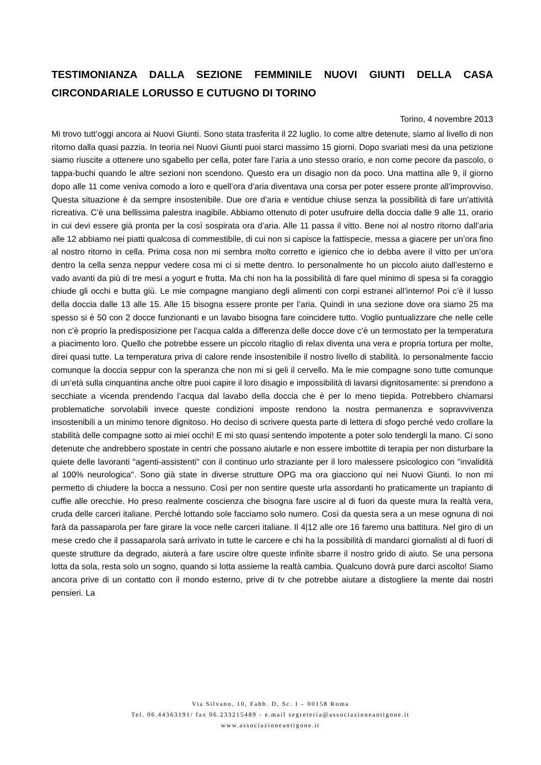TESTIMONIANZA DALLA SEZIONE FEMMINILE NUOVI GIUNTI DELLA CASA CIRCONDARIALE LORUSSO E CUTUGNO DI TORINO
Torino, 4 novembre 2013
Mi trovo tutt’oggi ancora ai Nuovi Giunti. Sono stata trasferita il 22 luglio. Io come altre detenute, siamo al livello di non ritorno dalla quasi pazzia. In teoria nei Nuovi Giunti puoi starci massimo 15 giorni. Dopo svariati mesi da una petizione siamo riuscite a ottenere uno sgabello per cella, poter fare l’aria a uno stesso orario, e non come pecore da pascolo, o tappa-buchi quando le altre sezioni non scendono. Questo era un disagio non da poco. Una mattina alle 9, il giorno dopo alle 11 come veniva comodo a loro e quell’ora d’aria diventava una corsa per poter essere pronte all’improvviso. Questa situazione è da sempre insostenibile. Due ore d’aria e ventidue chiuse senza la possibilità di fare un’attività ricreativa. C’è una bellissima palestra inagibile. Abbiamo ottenuto di poter usufruire della doccia dalle 9 alle 11, orario in cui devi essere già pronta per la così sospirata ora d’aria. Alle 11 passa il vitto. Bene noi al nostro ritorno dall’aria alle 12 abbiamo nei piatti qualcosa di commestibile, di cui non si capisce la fattispecie, messa a giacere per un’ora fino al nostro ritorno in cella. Prima cosa non mi sembra molto corretto e igienico che io debba avere il vitto per un’ora dentro la cella senza neppur vedere cosa mi ci si mette dentro. Io personalmente ho un piccolo aiuto dall’esterno e vado avanti da più di tre mesi a yogurt e frutta. Ma chi non ha la possibilità di fare quel minimo di spesa si fa coraggio chiude gli occhi e butta giù. Le mie compagne mangiano degli alimenti con corpi estranei all’interno! Poi c’è il lusso della doccia dalle 13 alle 15. Alle 15 bisogna essere pronte per l’aria. Quindi in una sezione dove ora siamo 25 ma spesso si è 50 con 2 docce funzionanti e un lavabo bisogna fare coincidere tutto. Voglio puntualizzare che nelle celle non c’è proprio la predisposizione per l’acqua calda a differenza delle docce dove c’è un termostato per la temperatura a piacimento loro. Quello che potrebbe essere un piccolo ritaglio di relax diventa una vera e propria tortura per molte, direi quasi tutte. La temperatura priva di calore rende insostenibile il nostro livello di stabilità. Io personalmente faccio comunque la doccia seppur con la speranza che non mi si geli il cervello. Ma le mie compagne sono tutte comunque di un’età sulla cinquantina anche oltre puoi capire il loro disagio e impossibilità di lavarsi dignitosamente: si prendono a secchiate a vicenda prendendo l’acqua dal lavabo della doccia che è per lo meno tiepida. Potrebbero chiamarsi problematiche sorvolabili invece queste condizioni imposte rendono la nostra permanenza e sopravvivenza insostenibili a un minimo tenore dignitoso. Ho deciso di scrivere questa parte di lettera di sfogo perché vedo crollare la stabilità delle compagne sotto ai miei occhi! E mi sto quasi sentendo impotente a poter solo tendergli la mano. Ci sono detenute che andrebbero spostate in centri che possano aiutarle e non essere imbottite di terapia per non disturbare la quiete delle lavoranti "agenti-assistenti" con il continuo urlo straziante per il loro malessere psicologico con "invalidità al 100% neurologica". Sono già state in diverse strutture OPG ma ora giacciono qui nei Nuovi Giunti. Io non mi permetto di chiudere la bocca a nessuno. Così per non sentire queste urla assordanti ho praticamente un trapianto di cuffie alle orecchie. Ho preso realmente coscienza che bisogna fare uscire al di fuori da queste mura la realtà vera, cruda delle carceri italiane. Perché lottando sole facciamo solo numero. Così da questa sera a un mese ognuna di noi farà da passaparola per fare girare la voce nelle carceri italiane. Il 4|12 alle ore 16 faremo una battitura. Nel giro di un mese credo che il passaparola sarà arrivato in tutte le carcere e chi ha la possibilità di mandarci giornalisti al di fuori di queste strutture da degrado, aiuterà a fare uscire oltre queste infinite sbarre il nostro grido di aiuto. Se una persona lotta da sola, resta solo un sogno, quando si lotta assieme la realtà cambia. Qualcuno dovrà pure darci ascolto! Siamo ancora prive di un contatto con il mondo esterno, prive di tv che potrebbe aiutare a distogliere la mente dai nostri pensieri. La
Via Silvano, 10, Fabb. D, Sc. I – 00158 Roma
Tel. 06.44363191/ fax 06.233215489 - e.mail segreteria@associazioneantigone.it
www.associazioneantigone.it